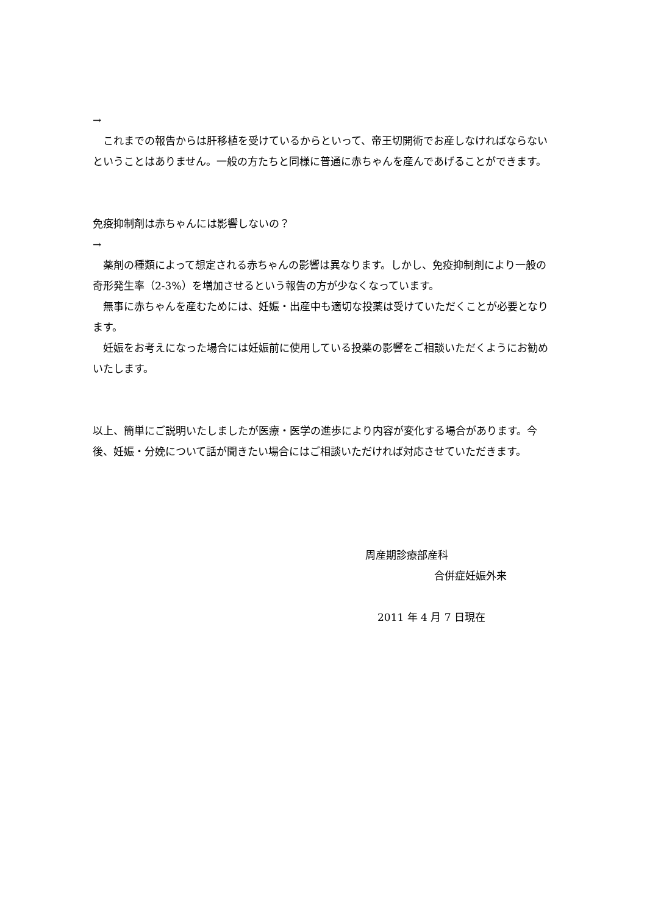→
　これまでの報告からは肝移植を受けているからといって、帝王切開術でお産しなければならないということはありません。一般の方たちと同様に普通に赤ちゃんを産んであげることができます。
免疫抑制剤は赤ちゃんには影響しないの？
→
　薬剤の種類によって想定される赤ちゃんの影響は異なります。しかし、免疫抑制剤により一般の奇形発生率（2-3%）を増加させるという報告の方が少なくなっています。
　無事に赤ちゃんを産むためには、妊娠・出産中も適切な投薬は受けていただくことが必要となります。
　妊娠をお考えになった場合には妊娠前に使用している投薬の影響をご相談いただくようにお勧めいたします。
以上、簡単にご説明いたしましたが医療・医学の進歩により内容が変化する場合があります。今後、妊娠・分娩について話が聞きたい場合にはご相談いただければ対応させていただきます。
周産期診療部産科
合併症妊娠外来
2011 年 4 月 7 日現在